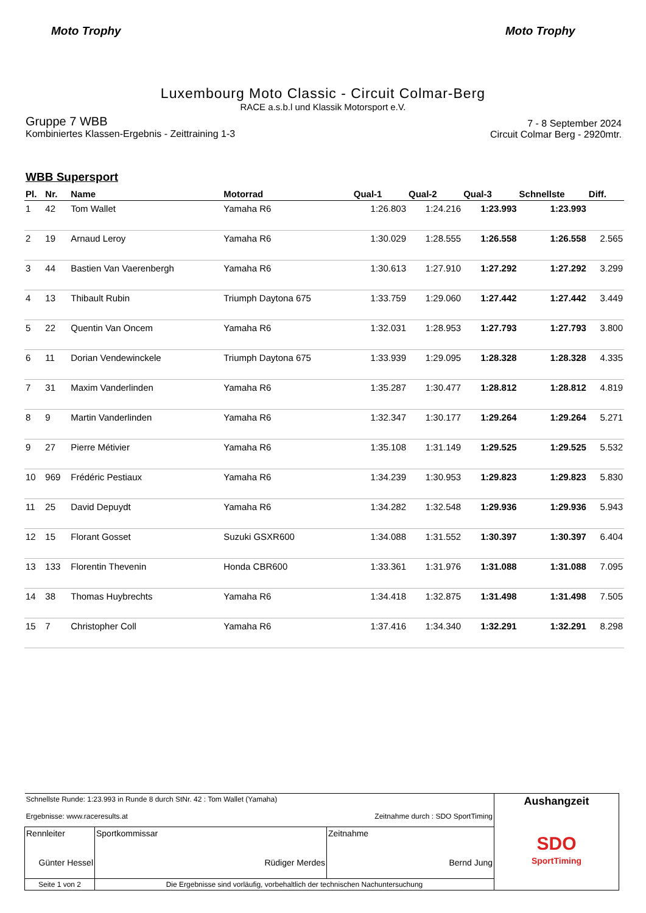Moto Trophy Moto Trophy
Luxembourg Moto Classic - Circuit Colmar-Berg
RACE a.s.b.l und Klassik Motorsport e.V.
Gruppe 7 WBB
Kombiniertes Klassen-Ergebnis - Zeittraining 1-3
7 - 8 September 2024
Circuit Colmar Berg - 2920mtr.
WBB Supersport
| Pl. | Nr. | Name | Motorrad | Qual-1 | Qual-2 | Qual-3 | Schnellste | Diff. |
| --- | --- | --- | --- | --- | --- | --- | --- | --- |
| 1 | 42 | Tom Wallet | Yamaha R6 | 1:26.803 | 1:24.216 | 1:23.993 | 1:23.993 | |
| 2 | 19 | Arnaud Leroy | Yamaha R6 | 1:30.029 | 1:28.555 | 1:26.558 | 1:26.558 | 2.565 |
| 3 | 44 | Bastien Van Vaerenbergh | Yamaha R6 | 1:30.613 | 1:27.910 | 1:27.292 | 1:27.292 | 3.299 |
| 4 | 13 | Thibault Rubin | Triumph Daytona 675 | 1:33.759 | 1:29.060 | 1:27.442 | 1:27.442 | 3.449 |
| 5 | 22 | Quentin Van Oncem | Yamaha R6 | 1:32.031 | 1:28.953 | 1:27.793 | 1:27.793 | 3.800 |
| 6 | 11 | Dorian Vendewinckele | Triumph Daytona 675 | 1:33.939 | 1:29.095 | 1:28.328 | 1:28.328 | 4.335 |
| 7 | 31 | Maxim Vanderlinden | Yamaha R6 | 1:35.287 | 1:30.477 | 1:28.812 | 1:28.812 | 4.819 |
| 8 | 9 | Martin Vanderlinden | Yamaha R6 | 1:32.347 | 1:30.177 | 1:29.264 | 1:29.264 | 5.271 |
| 9 | 27 | Pierre Métivier | Yamaha R6 | 1:35.108 | 1:31.149 | 1:29.525 | 1:29.525 | 5.532 |
| 10 | 969 | Frédéric Pestiaux | Yamaha R6 | 1:34.239 | 1:30.953 | 1:29.823 | 1:29.823 | 5.830 |
| 11 | 25 | David Depuydt | Yamaha R6 | 1:34.282 | 1:32.548 | 1:29.936 | 1:29.936 | 5.943 |
| 12 | 15 | Florant Gosset | Suzuki GSXR600 | 1:34.088 | 1:31.552 | 1:30.397 | 1:30.397 | 6.404 |
| 13 | 133 | Florentin Thevenin | Honda CBR600 | 1:33.361 | 1:31.976 | 1:31.088 | 1:31.088 | 7.095 |
| 14 | 38 | Thomas Huybrechts | Yamaha R6 | 1:34.418 | 1:32.875 | 1:31.498 | 1:31.498 | 7.505 |
| 15 | 7 | Christopher Coll | Yamaha R6 | 1:37.416 | 1:34.340 | 1:32.291 | 1:32.291 | 8.298 |
| Schnellste Runde: 1:23.993 in Runde 8 durch StNr. 42 : Tom Wallet (Yamaha) Ergebnisse: www.raceresults.at Zeitnahme durch : SDO SportTiming | | | | Aushangzeit SDO SportTiming |
| Rennleiter Günter Hessel | | Sportkommissar Rüdiger Merdes | Zeitnahme Bernd Jung | |
| Seite 1 von 2 | Die Ergebnisse sind vorläufig, vorbehaltlich der technischen Nachuntersuchung | | | |